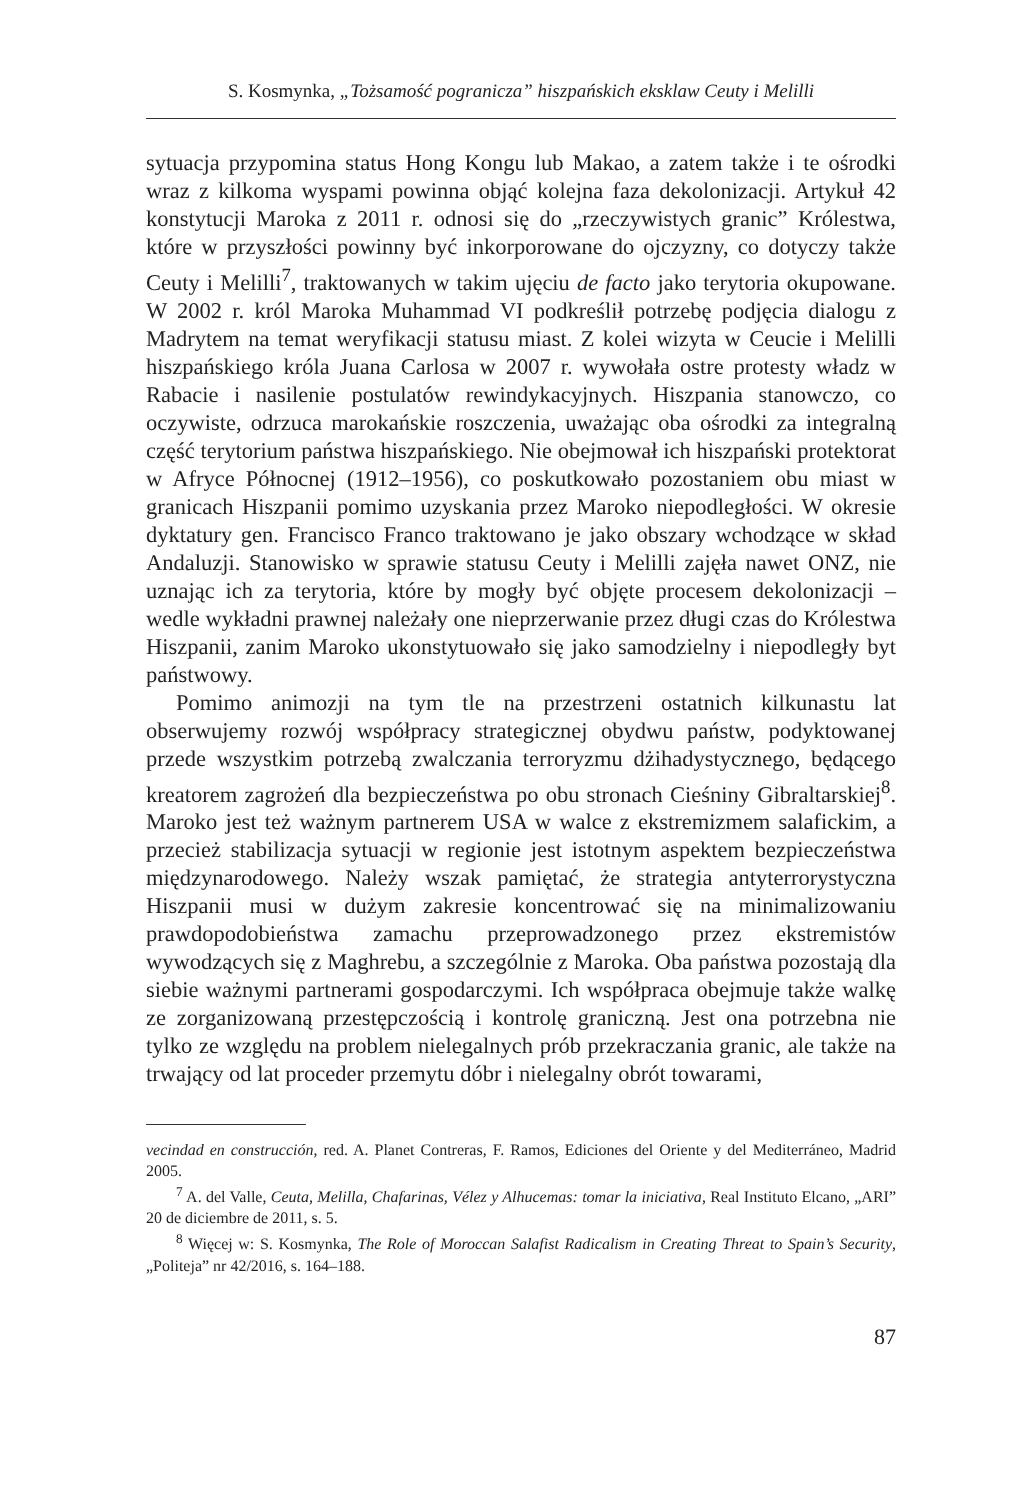S. Kosmynka, „Tożsamość pogranicza” hiszpańskich eksklaw Ceuty i Melilli
sytuacja przypomina status Hong Kongu lub Makao, a zatem także i te ośrodki wraz z kilkoma wyspami powinna objąć kolejna faza dekolonizacji. Artykuł 42 konstytucji Maroka z 2011 r. odnosi się do „rzeczywistych granic” Królestwa, które w przyszłości powinny być inkorporowane do ojczyzny, co dotyczy także Ceuty i Melilli<sup>7</sup>, traktowanych w takim ujęciu de facto jako terytoria okupowane. W 2002 r. król Maroka Muhammad VI podkreślił potrzebę podjęcia dialogu z Madrytem na temat weryfikacji statusu miast. Z kolei wizyta w Ceucie i Melilli hiszpańskiego króla Juana Carlosa w 2007 r. wywołała ostre protesty władz w Rabacie i nasilenie postulatów rewindykacyjnych. Hiszpania stanowczo, co oczywiste, odrzuca marokańskie roszczenia, uważając oba ośrodki za integralną część terytorium państwa hiszpańskiego. Nie obejmował ich hiszpański protektorat w Afryce Północnej (1912–1956), co poskutkowało pozostaniem obu miast w granicach Hiszpanii pomimo uzyskania przez Maroko niepodległości. W okresie dyktatury gen. Francisco Franco traktowano je jako obszary wchodzące w skład Andaluzji. Stanowisko w sprawie statusu Ceuty i Melilli zajęła nawet ONZ, nie uznając ich za terytoria, które by mogły być objęte procesem dekolonizacji – wedle wykładni prawnej należały one nieprzerwanie przez długi czas do Królestwa Hiszpanii, zanim Maroko ukonstytuowało się jako samodzielny i niepodległy byt państwowy.
Pomimo animozji na tym tle na przestrzeni ostatnich kilkunastu lat obserwujemy rozwój współpracy strategicznej obydwu państw, podyktowanej przede wszystkim potrzebą zwalczania terroryzmu dżihadystycznego, będącego kreatorem zagrożeń dla bezpieczeństwa po obu stronach Cieśniny Gibraltarskiej<sup>8</sup>. Maroko jest też ważnym partnerem USA w walce z ekstremizmem salafickim, a przecież stabilizacja sytuacji w regionie jest istotnym aspektem bezpieczeństwa międzynarodowego. Należy wszak pamiętać, że strategia antyterrorystyczna Hiszpanii musi w dużym zakresie koncentrować się na minimalizowaniu prawdopodobieństwa zamachu przeprowadzonego przez ekstremistów wywodzących się z Maghrebu, a szczególnie z Maroka. Oba państwa pozostają dla siebie ważnymi partnerami gospodarczymi. Ich współpraca obejmuje także walkę ze zorganizowaną przestępczością i kontrolę graniczną. Jest ona potrzebna nie tylko ze względu na problem nielegalnych prób przekraczania granic, ale także na trwający od lat proceder przemytu dóbr i nielegalny obrót towarami,
vecindad en construcción, red. A. Planet Contreras, F. Ramos, Ediciones del Oriente y del Mediterráneo, Madrid 2005.
<sup>7</sup> A. del Valle, Ceuta, Melilla, Chafarinas, Vélez y Alhucemas: tomar la iniciativa, Real Instituto Elcano, „ARI” 20 de diciembre de 2011, s. 5.
<sup>8</sup> Więcej w: S. Kosmynka, The Role of Moroccan Salafist Radicalism in Creating Threat to Spain’s Security, „Politeja” nr 42/2016, s. 164–188.
87